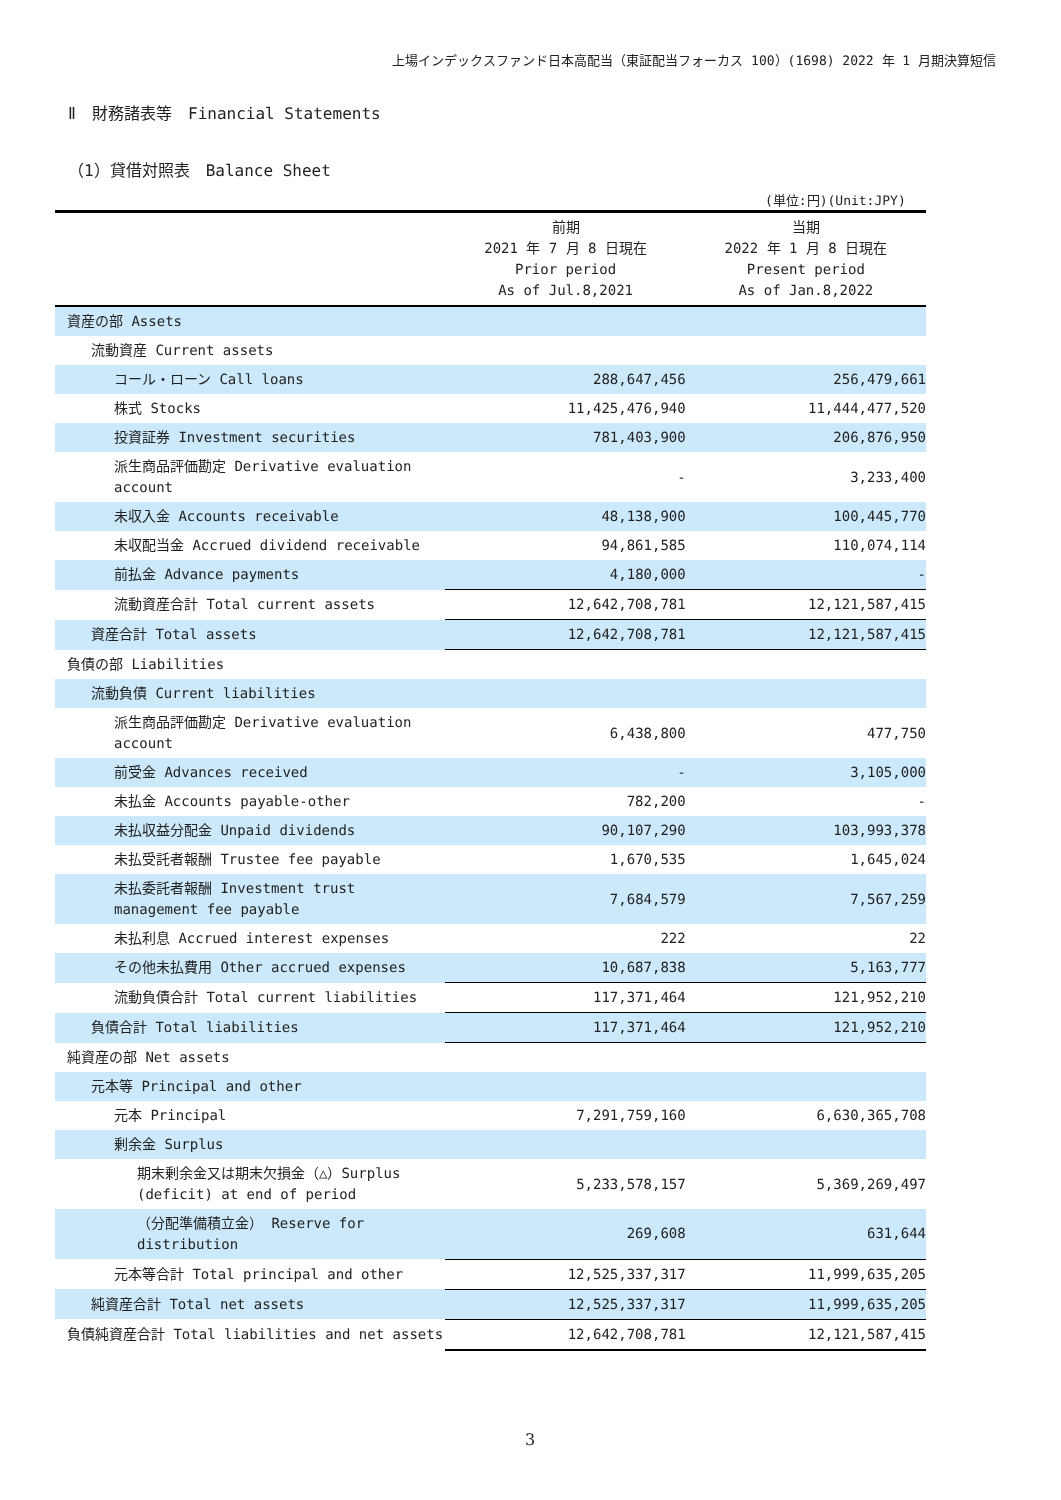上場インデックスファンド日本高配当（東証配当フォーカス 100）(1698) 2022 年 1 月期決算短信
Ⅱ　財務諸表等　Financial Statements
（1）貸借対照表　Balance Sheet
(単位:円)(Unit:JPY)
| | 前期 2021 年 7 月 8 日現在 Prior period As of Jul.8,2021 | 当期 2022 年 1 月 8 日現在 Present period As of Jan.8,2022 |
| --- | --- | --- |
| 資産の部 Assets | | |
| 流動資産 Current assets | | |
| コール・ローン Call loans | 288,647,456 | 256,479,661 |
| 株式 Stocks | 11,425,476,940 | 11,444,477,520 |
| 投資証券 Investment securities | 781,403,900 | 206,876,950 |
| 派生商品評価勘定 Derivative evaluation account | - | 3,233,400 |
| 未収入金 Accounts receivable | 48,138,900 | 100,445,770 |
| 未収配当金 Accrued dividend receivable | 94,861,585 | 110,074,114 |
| 前払金 Advance payments | 4,180,000 | - |
| 流動資産合計 Total current assets | 12,642,708,781 | 12,121,587,415 |
| 資産合計 Total assets | 12,642,708,781 | 12,121,587,415 |
| 負債の部 Liabilities | | |
| 流動負債 Current liabilities | | |
| 派生商品評価勘定 Derivative evaluation account | 6,438,800 | 477,750 |
| 前受金 Advances received | - | 3,105,000 |
| 未払金 Accounts payable-other | 782,200 | - |
| 未払収益分配金 Unpaid dividends | 90,107,290 | 103,993,378 |
| 未払受託者報酬 Trustee fee payable | 1,670,535 | 1,645,024 |
| 未払委託者報酬 Investment trust management fee payable | 7,684,579 | 7,567,259 |
| 未払利息 Accrued interest expenses | 222 | 22 |
| その他未払費用 Other accrued expenses | 10,687,838 | 5,163,777 |
| 流動負債合計 Total current liabilities | 117,371,464 | 121,952,210 |
| 負債合計 Total liabilities | 117,371,464 | 121,952,210 |
| 純資産の部 Net assets | | |
| 元本等 Principal and other | | |
| 元本 Principal | 7,291,759,160 | 6,630,365,708 |
| 剰余金 Surplus | | |
| 期末剰余金又は期末欠損金（△）Surplus (deficit) at end of period | 5,233,578,157 | 5,369,269,497 |
| （分配準備積立金） Reserve for distribution | 269,608 | 631,644 |
| 元本等合計 Total principal and other | 12,525,337,317 | 11,999,635,205 |
| 純資産合計 Total net assets | 12,525,337,317 | 11,999,635,205 |
| 負債純資産合計 Total liabilities and net assets | 12,642,708,781 | 12,121,587,415 |
3